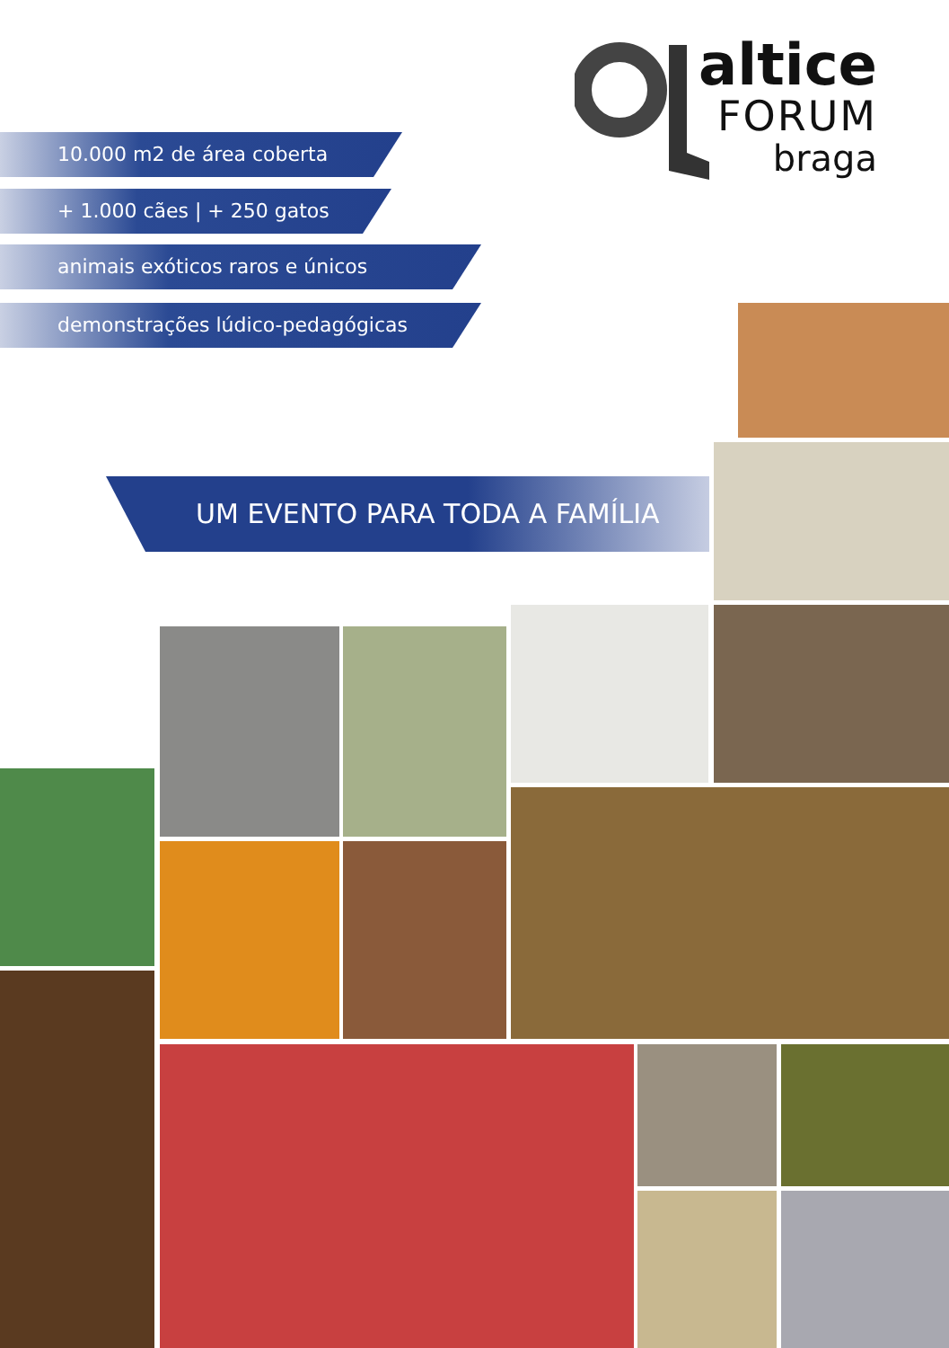altice
FORUM
braga
10.000 m2 de área coberta
+ 1.000 cães | + 250 gatos
animais exóticos raros e únicos
demonstrações lúdico-pedagógicas
UM EVENTO PARA TODA A FAMÍLIA